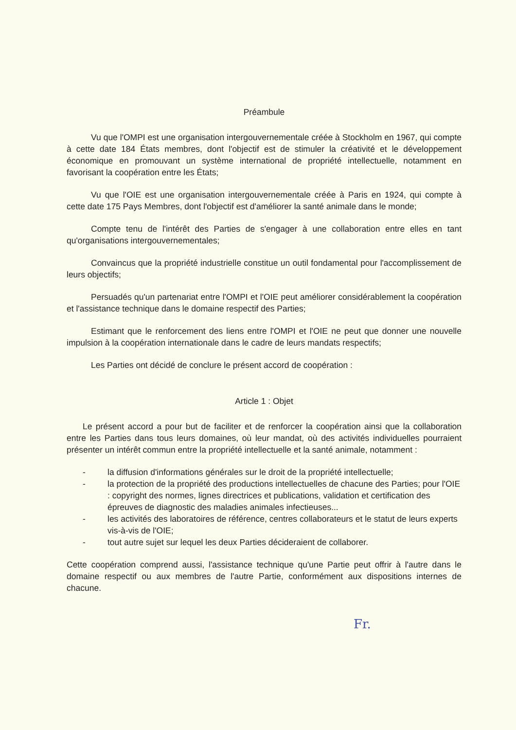Préambule
Vu que l'OMPI est une organisation intergouvernementale créée à Stockholm en 1967, qui compte à cette date 184 États membres, dont l'objectif est de stimuler la créativité et le développement économique en promouvant un système international de propriété intellectuelle, notamment en favorisant la coopération entre les États;
Vu que l'OIE est une organisation intergouvernementale créée à Paris en 1924, qui compte à cette date 175 Pays Membres, dont l'objectif est d'améliorer la santé animale dans le monde;
Compte tenu de l'intérêt des Parties de s'engager à une collaboration entre elles en tant qu'organisations intergouvernementales;
Convaincus que la propriété industrielle constitue un outil fondamental pour l'accomplissement de leurs objectifs;
Persuadés qu'un partenariat entre l'OMPI et l'OIE peut améliorer considérablement la coopération et l'assistance technique dans le domaine respectif des Parties;
Estimant que le renforcement des liens entre l'OMPI et l'OIE ne peut que donner une nouvelle impulsion à la coopération internationale dans le cadre de leurs mandats respectifs;
Les Parties ont décidé de conclure le présent accord de coopération :
Article 1 : Objet
Le présent accord a pour but de faciliter et de renforcer la coopération ainsi que la collaboration entre les Parties dans tous leurs domaines, où leur mandat, où des activités individuelles pourraient présenter un intérêt commun entre la propriété intellectuelle et la santé animale, notamment :
- la diffusion d'informations générales sur le droit de la propriété intellectuelle;
- la protection de la propriété des productions intellectuelles de chacune des Parties; pour l'OIE : copyright des normes, lignes directrices et publications, validation et certification des épreuves de diagnostic des maladies animales infectieuses...
- les activités des laboratoires de référence, centres collaborateurs et le statut de leurs experts vis-à-vis de l'OIE;
- tout autre sujet sur lequel les deux Parties décideraient de collaborer.
Cette coopération comprend aussi, l'assistance technique qu'une Partie peut offrir à l'autre dans le domaine respectif ou aux membres de l'autre Partie, conformément aux dispositions internes de chacune.
Fr.